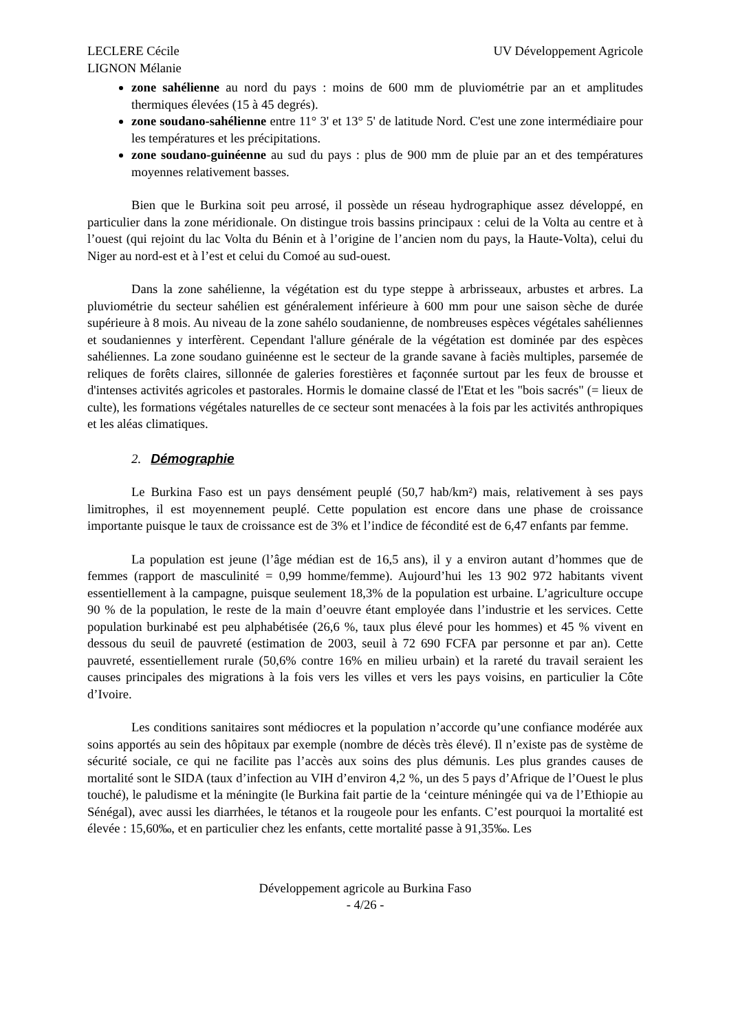LECLERE Cécile
LIGNON Mélanie
UV Développement Agricole
zone sahélienne au nord du pays : moins de 600 mm de pluviométrie par an et amplitudes thermiques élevées (15 à 45 degrés).
zone soudano-sahélienne entre 11° 3' et 13° 5' de latitude Nord. C'est une zone intermédiaire pour les températures et les précipitations.
zone soudano-guinéenne au sud du pays : plus de 900 mm de pluie par an et des températures moyennes relativement basses.
Bien que le Burkina soit peu arrosé, il possède un réseau hydrographique assez développé, en particulier dans la zone méridionale. On distingue trois bassins principaux : celui de la Volta au centre et à l’ouest (qui rejoint du lac Volta du Bénin et à l’origine de l’ancien nom du pays, la Haute-Volta), celui du Niger au nord-est et à l’est et celui du Comoé au sud-ouest.
Dans la zone sahélienne, la végétation est du type steppe à arbrisseaux, arbustes et arbres. La pluviométrie du secteur sahélien est généralement inférieure à 600 mm pour une saison sèche de durée supérieure à 8 mois. Au niveau de la zone sahélo soudanienne, de nombreuses espèces végétales sahéliennes et soudaniennes y interfèrent. Cependant l'allure générale de la végétation est dominée par des espèces sahéliennes. La zone soudano guinéenne est le secteur de la grande savane à faciès multiples, parsemée de reliques de forêts claires, sillonnée de galeries forestières et façonnée surtout par les feux de brousse et d'intenses activités agricoles et pastorales. Hormis le domaine classé de l'Etat et les "bois sacrés" (= lieux de culte), les formations végétales naturelles de ce secteur sont menacées à la fois par les activités anthropiques et les aléas climatiques.
2. Démographie
Le Burkina Faso est un pays densément peuplé (50,7 hab/km²) mais, relativement à ses pays limitrophes, il est moyennement peuplé. Cette population est encore dans une phase de croissance importante puisque le taux de croissance est de 3% et l’indice de fécondité est de 6,47 enfants par femme.
La population est jeune (l’âge médian est de 16,5 ans), il y a environ autant d’hommes que de femmes (rapport de masculinité = 0,99 homme/femme). Aujourd’hui les 13 902 972 habitants vivent essentiellement à la campagne, puisque seulement 18,3% de la population est urbaine. L’agriculture occupe 90 % de la population, le reste de la main d’oeuvre étant employée dans l’industrie et les services. Cette population burkinabé est peu alphabétisée (26,6 %, taux plus élevé pour les hommes) et 45 % vivent en dessous du seuil de pauvreté (estimation de 2003, seuil à 72 690 FCFA par personne et par an). Cette pauvreté, essentiellement rurale (50,6% contre 16% en milieu urbain) et la rareté du travail seraient les causes principales des migrations à la fois vers les villes et vers les pays voisins, en particulier la Côte d’Ivoire.
Les conditions sanitaires sont médiocres et la population n’accorde qu’une confiance modérée aux soins apportés au sein des hôpitaux par exemple (nombre de décès très élevé). Il n’existe pas de système de sécurité sociale, ce qui ne facilite pas l’accès aux soins des plus démunis. Les plus grandes causes de mortalité sont le SIDA (taux d’infection au VIH d’environ 4,2 %, un des 5 pays d’Afrique de l’Ouest le plus touché), le paludisme et la méningite (le Burkina fait partie de la ‘ceinture méningée qui va de l’Ethiopie au Sénégal), avec aussi les diarrhées, le tétanos et la rougeole pour les enfants. C’est pourquoi la mortalité est élevée : 15,60‰, et en particulier chez les enfants, cette mortalité passe à 91,35‰. Les
Développement agricole au Burkina Faso
- 4/26 -